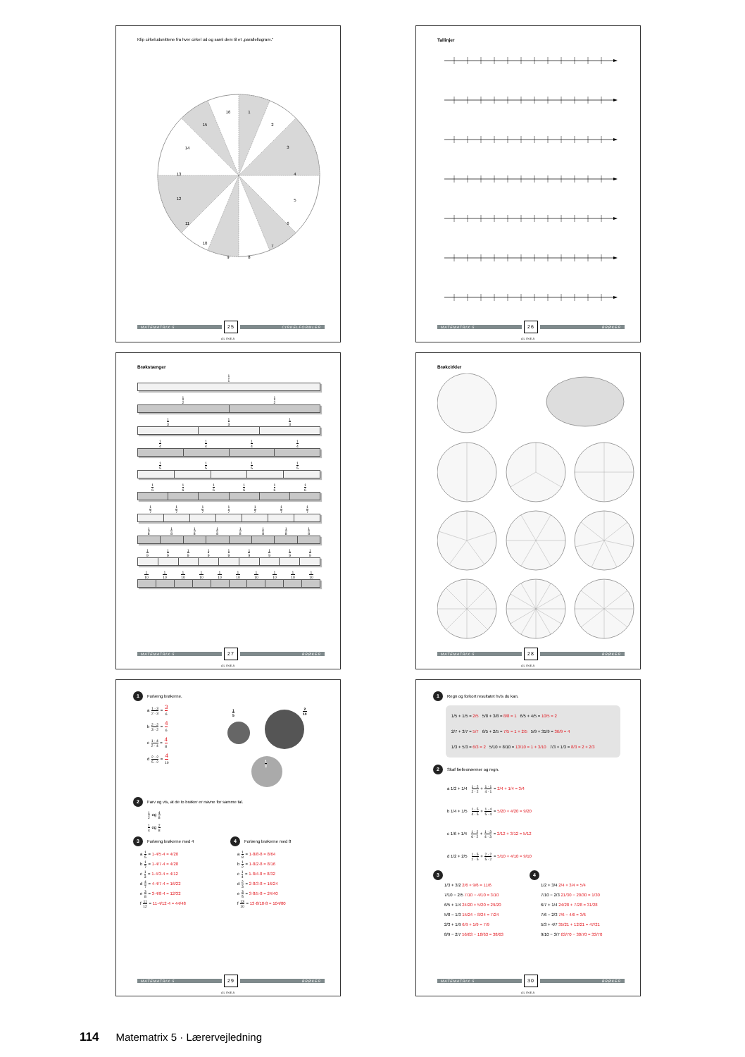Klip cirkeludsnittene fra hver cirkel ud og saml dem til et „parallellogram."
1
2
3
4
5
6
7
8
9
10
11
12
13
14
15
16
MATEMATRIX 5
25
CIRKELFORMLER
ALINEA
Tallinjer
MATEMATRIX 5
26
BRØKER
ALINEA
Brøkstænger
1 1
1 2 1 2
1 3 1 3 1 3
1 4 1 4 1 4 1 4
1 5 1 5 1 5 1 5
1 6 1 6 1 6 1 6 1 6 1 6
1 7 1 7 1 7 1 7 1 7 1 7 1 7
1 8 1 8 1 8 1 8 1 8 1 8 1 8 1 8
1 9 1 9 1 9 1 9 1 9 1 9 1 9 1 9 1 9
1 10 1 10 1 10 1 10 1 10 1 10 1 10 1 10 1 10 1 10
MATEMATRIX 5
27
BRØKER
ALINEA
Brøkcirkler
MATEMATRIX 5
28
BRØKER
ALINEA
1 Forlæng brøkerne.
a 1 · 3 2 · 3 = 3 6
b 2 · 2 3 · 2 = 4 6
c 1 · 4 2 · 4 = 4 8
d 2 · 2 5 · 2 = 4 10
1 5 2 10
1 3
2 Farv og vis, at de to brøker er navne for samme tal.
1 2 og 4 8
1 4 og 2 8
3 Forlæng brøkerne med 4
a 1 5 = 1·4/5·4 = 4/20
b 1 7 = 1·4/7·4 = 4/28
c 1 3 = 1·4/3·4 = 4/12
d 4 7 = 4·4/7·4 = 16/22
e 3 8 = 3·4/8·4 = 12/32
f 11 12 = 11·4/12·4 = 44/48
4 Forlæng brøkerne med 8
a 1 8 = 1·8/8·8 = 8/64
b 1 2 = 1·8/2·8 = 8/16
c 1 4 = 1·8/4·8 = 8/32
d 2 3 = 2·8/3·8 = 16/24
e 3 5 = 3·8/5·8 = 24/40
f 13 10 = 13·8/10·8 = 104/80
MATEMATRIX 5
29
BRØKER
ALINEA
1 Regn og forkort resultatet hvis du kan.
1/5 + 1/5 = 2/5 5/8 + 3/8 = 8/8 = 1 6/5 + 4/5 = 10/5 = 2
2/7 + 3/7 = 5/7 6/5 + 2/5 = 7/5 = 1 + 2/5 5/9 + 31/9 = 36/9 = 4
1/3 + 5/3 = 6/3 = 2 5/10 + 8/10 = 13/10 = 1 + 3/10 7/3 + 1/3 = 8/3 = 2 + 2/3
2 Skaf fællesnævner og regn.
a 1/2 + 1/4 1 · 2 2 · 2 + 1 · 1 4 · 1 = 2/4 + 1/4 = 3/4
b 1/4 + 1/5 1 · 5 4 · 5 + 1 · 4 5 · 4 = 5/20 + 4/20 = 9/20
c 1/6 + 1/4 1 · 2 6 · 2 + 1 · 3 4 · 3 = 2/12 + 3/12 = 5/12
d 1/2 + 2/5 1 · 5 2 · 5 + 2 · 2 5 · 2 = 5/10 + 4/10 = 9/10
3
1/3 + 3/2 2/6 + 9/6 = 11/6
7/10 − 2/5 7/10 − 4/10 = 3/10
6/5 + 1/4 24/20 + 5/20 = 29/20
5/8 − 1/3 15/24 − 8/24 = 7/24
2/3 + 1/9 6/9 + 1/9 = 7/9
8/9 − 2/7 56/63 − 18/63 = 38/63
4
1/2 + 3/4 2/4 + 3/4 = 5/4
7/10 − 2/3 21/30 − 20/30 = 1/30
6/7 + 1/4 24/28 + 7/28 = 31/28
7/6 − 2/3 7/6 − 4/6 = 3/6
5/3 + 4/7 35/21 + 12/21 = 47/21
9/10 − 3/7 63/70 − 30/70 = 33/70
MATEMATRIX 5
30
BRØKER
ALINEA
114 Matematrix 5 · Lærervejledning